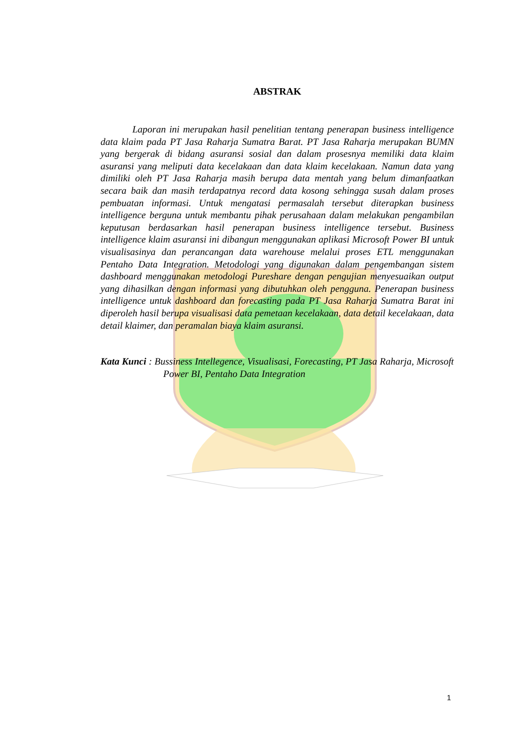ABSTRAK
Laporan ini merupakan hasil penelitian tentang penerapan business intelligence data klaim pada PT Jasa Raharja Sumatra Barat. PT Jasa Raharja merupakan BUMN yang bergerak di bidang asuransi sosial dan dalam prosesnya memiliki data klaim asuransi yang meliputi data kecelakaan dan data klaim kecelakaan. Namun data yang dimiliki oleh PT Jasa Raharja masih berupa data mentah yang belum dimanfaatkan secara baik dan masih terdapatnya record data kosong sehingga susah dalam proses pembuatan informasi. Untuk mengatasi permasalah tersebut diterapkan business intelligence berguna untuk membantu pihak perusahaan dalam melakukan pengambilan keputusan berdasarkan hasil penerapan business intelligence tersebut. Business intelligence klaim asuransi ini dibangun menggunakan aplikasi Microsoft Power BI untuk visualisasinya dan perancangan data warehouse melalui proses ETL menggunakan Pentaho Data Integration. Metodologi yang digunakan dalam pengembangan sistem dashboard menggunakan metodologi Pureshare dengan pengujian menyesuaikan output yang dihasilkan dengan informasi yang dibutuhkan oleh pengguna. Penerapan business intelligence untuk dashboard dan forecasting pada PT Jasa Raharja Sumatra Barat ini diperoleh hasil berupa visualisasi data pemetaan kecelakaan, data detail kecelakaan, data detail klaimer, dan peramalan biaya klaim asuransi.
Kata Kunci : Bussiness Intellegence, Visualisasi, Forecasting, PT Jasa Raharja, Microsoft Power BI, Pentaho Data Integration
1